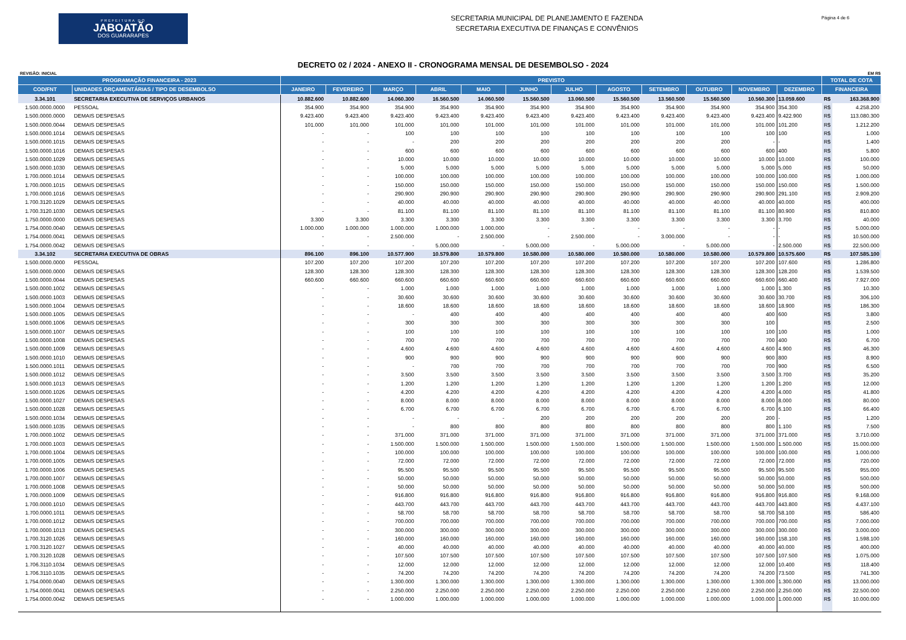PREFEITURA DO
JABOATÃO
DOS GUARARAPES
SECRETARIA MUNICIPAL DE PLANEJAMENTO E FAZENDA
SECRETARIA EXECUTIVA DE FINANÇAS E CONVÊNIOS
Página 4 de 6
DECRETO 02 / 2024 - ANEXO II - CRONOGRAMA MENSAL DE DESEMBOLSO - 2024
REVISÃO: INICIAL EM R$
| PROGRAMAÇÃO FINANCEIRA - 2023 | | PREVISTO | | | | | | | | | | | | TOTAL DE COTA | |
| --- | --- | --- | --- | --- | --- | --- | --- | --- | --- | --- | --- | --- | --- | --- | --- |
| COD/FNT | UNIDADES ORÇAMENTÁRIAS / TIPO DE DESEMBOLSO | JANEIRO | FEVEREIRO | MARÇO | ABRIL | MAIO | JUNHO | JULHO | AGOSTO | SETEMBRO | OUTUBRO | NOVEMBRO | DEZEMBRO | FINANCEIRA | |
| 3.34.101 | SECRETARIA EXECUTIVA DE SERVIÇOS URBANOS | 10.882.600 | 10.882.600 | 14.060.300 | 16.560.500 | 14.060.500 | 15.560.500 | 13.060.500 | 15.560.500 | 13.560.500 | 15.560.500 | 10.560.300 | 13.059.600 | R$ | 163.368.900 |
| 1.500.0000.0000 | PESSOAL | 354.900 | 354.900 | 354.900 | 354.900 | 354.900 | 354.900 | 354.900 | 354.900 | 354.900 | 354.900 | 354.900 | 354.300 | R$ | 4.258.200 |
| 1.500.0000.0000 | DEMAIS DESPESAS | 9.423.400 | 9.423.400 | 9.423.400 | 9.423.400 | 9.423.400 | 9.423.400 | 9.423.400 | 9.423.400 | 9.423.400 | 9.423.400 | 9.423.400 | 9.422.900 | R$ | 113.080.300 |
| 1.500.0000.0044 | DEMAIS DESPESAS | 101.000 | 101.000 | 101.000 | 101.000 | 101.000 | 101.000 | 101.000 | 101.000 | 101.000 | 101.000 | 101.000 | 101.200 | R$ | 1.212.200 |
| 1.500.0000.1014 | DEMAIS DESPESAS | - | - | 100 | 100 | 100 | 100 | 100 | 100 | 100 | 100 | 100 | 100 | R$ | 1.000 |
| 1.500.0000.1015 | DEMAIS DESPESAS | - | - | - | 200 | 200 | 200 | 200 | 200 | 200 | 200 | - | - | R$ | 1.400 |
| 1.500.0000.1016 | DEMAIS DESPESAS | - | - | 600 | 600 | 600 | 600 | 600 | 600 | 600 | 600 | 600 | 400 | R$ | 5.800 |
| 1.500.0000.1029 | DEMAIS DESPESAS | - | - | 10.000 | 10.000 | 10.000 | 10.000 | 10.000 | 10.000 | 10.000 | 10.000 | 10.000 | 10.000 | R$ | 100.000 |
| 1.500.0000.1030 | DEMAIS DESPESAS | - | - | 5.000 | 5.000 | 5.000 | 5.000 | 5.000 | 5.000 | 5.000 | 5.000 | 5.000 | 5.000 | R$ | 50.000 |
| 1.700.0000.1014 | DEMAIS DESPESAS | - | - | 100.000 | 100.000 | 100.000 | 100.000 | 100.000 | 100.000 | 100.000 | 100.000 | 100.000 | 100.000 | R$ | 1.000.000 |
| 1.700.0000.1015 | DEMAIS DESPESAS | - | - | 150.000 | 150.000 | 150.000 | 150.000 | 150.000 | 150.000 | 150.000 | 150.000 | 150.000 | 150.000 | R$ | 1.500.000 |
| 1.700.0000.1016 | DEMAIS DESPESAS | - | - | 290.900 | 290.900 | 290.900 | 290.900 | 290.900 | 290.900 | 290.900 | 290.900 | 290.900 | 291.100 | R$ | 2.909.200 |
| 1.700.3120.1029 | DEMAIS DESPESAS | - | - | 40.000 | 40.000 | 40.000 | 40.000 | 40.000 | 40.000 | 40.000 | 40.000 | 40.000 | 40.000 | R$ | 400.000 |
| 1.700.3120.1030 | DEMAIS DESPESAS | - | - | 81.100 | 81.100 | 81.100 | 81.100 | 81.100 | 81.100 | 81.100 | 81.100 | 81.100 | 80.900 | R$ | 810.800 |
| 1.750.0000.0000 | DEMAIS DESPESAS | 3.300 | 3.300 | 3.300 | 3.300 | 3.300 | 3.300 | 3.300 | 3.300 | 3.300 | 3.300 | 3.300 | 3.700 | R$ | 40.000 |
| 1.754.0000.0040 | DEMAIS DESPESAS | 1.000.000 | 1.000.000 | 1.000.000 | 1.000.000 | 1.000.000 | - | - | - | - | - | - | - | R$ | 5.000.000 |
| 1.754.0000.0041 | DEMAIS DESPESAS | - | - | 2.500.000 | - | 2.500.000 | - | 2.500.000 | - | 3.000.000 | - | - | - | R$ | 10.500.000 |
| 1.754.0000.0042 | DEMAIS DESPESAS | - | - | - | 5.000.000 | - | 5.000.000 | - | 5.000.000 | - | 5.000.000 | - | 2.500.000 | R$ | 22.500.000 |
| 3.34.102 | SECRETARIA EXECUTIVA DE OBRAS | 896.100 | 896.100 | 10.577.900 | 10.579.800 | 10.579.800 | 10.580.000 | 10.580.000 | 10.580.000 | 10.580.000 | 10.580.000 | 10.579.800 | 10.575.600 | R$ | 107.585.100 |
| 1.500.0000.0000 | PESSOAL | 107.200 | 107.200 | 107.200 | 107.200 | 107.200 | 107.200 | 107.200 | 107.200 | 107.200 | 107.200 | 107.200 | 107.600 | R$ | 1.286.800 |
| 1.500.0000.0000 | DEMAIS DESPESAS | 128.300 | 128.300 | 128.300 | 128.300 | 128.300 | 128.300 | 128.300 | 128.300 | 128.300 | 128.300 | 128.300 | 128.200 | R$ | 1.539.500 |
| 1.500.0000.0044 | DEMAIS DESPESAS | 660.600 | 660.600 | 660.600 | 660.600 | 660.600 | 660.600 | 660.600 | 660.600 | 660.600 | 660.600 | 660.600 | 660.400 | R$ | 7.927.000 |
| 1.500.0000.1002 | DEMAIS DESPESAS | - | - | 1.000 | 1.000 | 1.000 | 1.000 | 1.000 | 1.000 | 1.000 | 1.000 | 1.000 | 1.300 | R$ | 10.300 |
| 1.500.0000.1003 | DEMAIS DESPESAS | - | - | 30.600 | 30.600 | 30.600 | 30.600 | 30.600 | 30.600 | 30.600 | 30.600 | 30.600 | 30.700 | R$ | 306.100 |
| 1.500.0000.1004 | DEMAIS DESPESAS | - | - | 18.600 | 18.600 | 18.600 | 18.600 | 18.600 | 18.600 | 18.600 | 18.600 | 18.600 | 18.900 | R$ | 186.300 |
| 1.500.0000.1005 | DEMAIS DESPESAS | - | - | - | 400 | 400 | 400 | 400 | 400 | 400 | 400 | 400 | 600 | R$ | 3.800 |
| 1.500.0000.1006 | DEMAIS DESPESAS | - | - | 300 | 300 | 300 | 300 | 300 | 300 | 300 | 300 | 100 | | R$ | 2.500 |
| 1.500.0000.1007 | DEMAIS DESPESAS | - | - | 100 | 100 | 100 | 100 | 100 | 100 | 100 | 100 | 100 | 100 | R$ | 1.000 |
| 1.500.0000.1008 | DEMAIS DESPESAS | - | - | 700 | 700 | 700 | 700 | 700 | 700 | 700 | 700 | 700 | 400 | R$ | 6.700 |
| 1.500.0000.1009 | DEMAIS DESPESAS | - | - | 4.600 | 4.600 | 4.600 | 4.600 | 4.600 | 4.600 | 4.600 | 4.600 | 4.600 | 4.900 | R$ | 46.300 |
| 1.500.0000.1010 | DEMAIS DESPESAS | - | - | 900 | 900 | 900 | 900 | 900 | 900 | 900 | 900 | 900 | 800 | R$ | 8.900 |
| 1.500.0000.1011 | DEMAIS DESPESAS | - | - | - | 700 | 700 | 700 | 700 | 700 | 700 | 700 | 700 | 900 | R$ | 6.500 |
| 1.500.0000.1012 | DEMAIS DESPESAS | - | - | 3.500 | 3.500 | 3.500 | 3.500 | 3.500 | 3.500 | 3.500 | 3.500 | 3.500 | 3.700 | R$ | 35.200 |
| 1.500.0000.1013 | DEMAIS DESPESAS | - | - | 1.200 | 1.200 | 1.200 | 1.200 | 1.200 | 1.200 | 1.200 | 1.200 | 1.200 | 1.200 | R$ | 12.000 |
| 1.500.0000.1026 | DEMAIS DESPESAS | - | - | 4.200 | 4.200 | 4.200 | 4.200 | 4.200 | 4.200 | 4.200 | 4.200 | 4.200 | 4.000 | R$ | 41.800 |
| 1.500.0000.1027 | DEMAIS DESPESAS | - | - | 8.000 | 8.000 | 8.000 | 8.000 | 8.000 | 8.000 | 8.000 | 8.000 | 8.000 | 8.000 | R$ | 80.000 |
| 1.500.0000.1028 | DEMAIS DESPESAS | - | - | 6.700 | 6.700 | 6.700 | 6.700 | 6.700 | 6.700 | 6.700 | 6.700 | 6.700 | 6.100 | R$ | 66.400 |
| 1.500.0000.1034 | DEMAIS DESPESAS | - | - | - | - | - | 200 | 200 | 200 | 200 | 200 | 200 | - | R$ | 1.200 |
| 1.500.0000.1035 | DEMAIS DESPESAS | - | - | - | 800 | 800 | 800 | 800 | 800 | 800 | 800 | 800 | 1.100 | R$ | 7.500 |
| 1.700.0000.1002 | DEMAIS DESPESAS | - | - | 371.000 | 371.000 | 371.000 | 371.000 | 371.000 | 371.000 | 371.000 | 371.000 | 371.000 | 371.000 | R$ | 3.710.000 |
| 1.700.0000.1003 | DEMAIS DESPESAS | - | - | 1.500.000 | 1.500.000 | 1.500.000 | 1.500.000 | 1.500.000 | 1.500.000 | 1.500.000 | 1.500.000 | 1.500.000 | 1.500.000 | R$ | 15.000.000 |
| 1.700.0000.1004 | DEMAIS DESPESAS | - | - | 100.000 | 100.000 | 100.000 | 100.000 | 100.000 | 100.000 | 100.000 | 100.000 | 100.000 | 100.000 | R$ | 1.000.000 |
| 1.700.0000.1005 | DEMAIS DESPESAS | - | - | 72.000 | 72.000 | 72.000 | 72.000 | 72.000 | 72.000 | 72.000 | 72.000 | 72.000 | 72.000 | R$ | 720.000 |
| 1.700.0000.1006 | DEMAIS DESPESAS | - | - | 95.500 | 95.500 | 95.500 | 95.500 | 95.500 | 95.500 | 95.500 | 95.500 | 95.500 | 95.500 | R$ | 955.000 |
| 1.700.0000.1007 | DEMAIS DESPESAS | - | - | 50.000 | 50.000 | 50.000 | 50.000 | 50.000 | 50.000 | 50.000 | 50.000 | 50.000 | 50.000 | R$ | 500.000 |
| 1.700.0000.1008 | DEMAIS DESPESAS | - | - | 50.000 | 50.000 | 50.000 | 50.000 | 50.000 | 50.000 | 50.000 | 50.000 | 50.000 | 50.000 | R$ | 500.000 |
| 1.700.0000.1009 | DEMAIS DESPESAS | - | - | 916.800 | 916.800 | 916.800 | 916.800 | 916.800 | 916.800 | 916.800 | 916.800 | 916.800 | 916.800 | R$ | 9.168.000 |
| 1.700.0000.1010 | DEMAIS DESPESAS | - | - | 443.700 | 443.700 | 443.700 | 443.700 | 443.700 | 443.700 | 443.700 | 443.700 | 443.700 | 443.800 | R$ | 4.437.100 |
| 1.700.0000.1011 | DEMAIS DESPESAS | - | - | 58.700 | 58.700 | 58.700 | 58.700 | 58.700 | 58.700 | 58.700 | 58.700 | 58.700 | 58.100 | R$ | 586.400 |
| 1.700.0000.1012 | DEMAIS DESPESAS | - | - | 700.000 | 700.000 | 700.000 | 700.000 | 700.000 | 700.000 | 700.000 | 700.000 | 700.000 | 700.000 | R$ | 7.000.000 |
| 1.700.0000.1013 | DEMAIS DESPESAS | - | - | 300.000 | 300.000 | 300.000 | 300.000 | 300.000 | 300.000 | 300.000 | 300.000 | 300.000 | 300.000 | R$ | 3.000.000 |
| 1.700.3120.1026 | DEMAIS DESPESAS | - | - | 160.000 | 160.000 | 160.000 | 160.000 | 160.000 | 160.000 | 160.000 | 160.000 | 160.000 | 158.100 | R$ | 1.598.100 |
| 1.700.3120.1027 | DEMAIS DESPESAS | - | - | 40.000 | 40.000 | 40.000 | 40.000 | 40.000 | 40.000 | 40.000 | 40.000 | 40.000 | 40.000 | R$ | 400.000 |
| 1.700.3120.1028 | DEMAIS DESPESAS | - | - | 107.500 | 107.500 | 107.500 | 107.500 | 107.500 | 107.500 | 107.500 | 107.500 | 107.500 | 107.500 | R$ | 1.075.000 |
| 1.706.3110.1034 | DEMAIS DESPESAS | - | - | 12.000 | 12.000 | 12.000 | 12.000 | 12.000 | 12.000 | 12.000 | 12.000 | 12.000 | 10.400 | R$ | 118.400 |
| 1.706.3110.1035 | DEMAIS DESPESAS | - | - | 74.200 | 74.200 | 74.200 | 74.200 | 74.200 | 74.200 | 74.200 | 74.200 | 74.200 | 73.500 | R$ | 741.300 |
| 1.754.0000.0040 | DEMAIS DESPESAS | - | - | 1.300.000 | 1.300.000 | 1.300.000 | 1.300.000 | 1.300.000 | 1.300.000 | 1.300.000 | 1.300.000 | 1.300.000 | 1.300.000 | R$ | 13.000.000 |
| 1.754.0000.0041 | DEMAIS DESPESAS | - | - | 2.250.000 | 2.250.000 | 2.250.000 | 2.250.000 | 2.250.000 | 2.250.000 | 2.250.000 | 2.250.000 | 2.250.000 | 2.250.000 | R$ | 22.500.000 |
| 1.754.0000.0042 | DEMAIS DESPESAS | - | - | 1.000.000 | 1.000.000 | 1.000.000 | 1.000.000 | 1.000.000 | 1.000.000 | 1.000.000 | 1.000.000 | 1.000.000 | 1.000.000 | R$ | 10.000.000 |